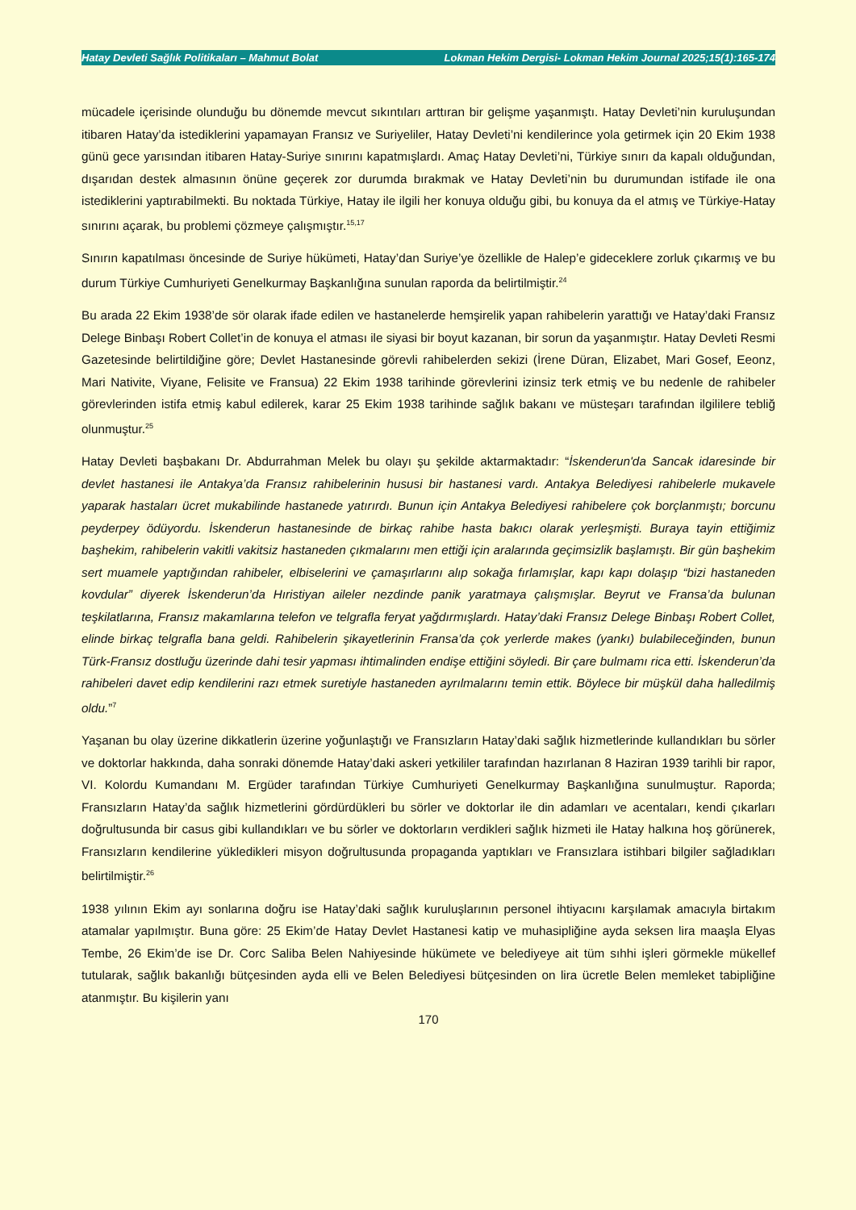Hatay Devleti Sağlık Politikaları – Mahmut Bolat Lokman Hekim Dergisi- Lokman Hekim Journal 2025;15(1):165-174
mücadele içerisinde olunduğu bu dönemde mevcut sıkıntıları arttıran bir gelişme yaşanmıştı. Hatay Devleti’nin kuruluşundan itibaren Hatay’da istediklerini yapamayan Fransız ve Suriyeliler, Hatay Devleti’ni kendilerince yola getirmek için 20 Ekim 1938 günü gece yarısından itibaren Hatay-Suriye sınırını kapatmışlardı. Amaç Hatay Devleti’ni, Türkiye sınırı da kapalı olduğundan, dışarıdan destek almasının önüne geçerek zor durumda bırakmak ve Hatay Devleti’nin bu durumundan istifade ile ona istediklerini yaptırabilmekti. Bu noktada Türkiye, Hatay ile ilgili her konuya olduğu gibi, bu konuya da el atmış ve Türkiye-Hatay sınırını açarak, bu problemi çözmeye çalışmıştır.<sup>15,17</sup>
Sınırın kapatılması öncesinde de Suriye hükümeti, Hatay’dan Suriye’ye özellikle de Halep’e gideceklere zorluk çıkarmış ve bu durum Türkiye Cumhuriyeti Genelkurmay Başkanlığına sunulan raporda da belirtilmiştir.<sup>24</sup>
Bu arada 22 Ekim 1938’de sör olarak ifade edilen ve hastanelerde hemşirelik yapan rahibelerin yarattığı ve Hatay’daki Fransız Delege Binbaşı Robert Collet’in de konuya el atması ile siyasi bir boyut kazanan, bir sorun da yaşanmıştır. Hatay Devleti Resmi Gazetesinde belirtildiğine göre; Devlet Hastanesinde görevli rahibelerden sekizi (İrene Düran, Elizabet, Mari Gosef, Eeonz, Mari Nativite, Viyane, Felisite ve Fransua) 22 Ekim 1938 tarihinde görevlerini izinsiz terk etmiş ve bu nedenle de rahibeler görevlerinden istifa etmiş kabul edilerek, karar 25 Ekim 1938 tarihinde sağlık bakanı ve müsteşarı tarafından ilgililere tebliğ olunmuştur.<sup>25</sup>
Hatay Devleti başbakanı Dr. Abdurrahman Melek bu olayı şu şekilde aktarmaktadır: “İskenderun'da Sancak idaresinde bir devlet hastanesi ile Antakya’da Fransız rahibelerinin hususi bir hastanesi vardı. Antakya Belediyesi rahibelerle mukavele yaparak hastaları ücret mukabilinde hastanede yatırırdı. Bunun için Antakya Belediyesi rahibelere çok borçlanmıştı; borcunu peyderpey ödüyordu. İskenderun hastanesinde de birkaç rahibe hasta bakıcı olarak yerleşmişti. Buraya tayin ettiğimiz başhekim, rahibelerin vakitli vakitsiz hastaneden çıkmalarını men ettiği için aralarında geçimsizlik başlamıştı. Bir gün başhekim sert muamele yaptığından rahibeler, elbiselerini ve çamaşırlarını alıp sokağa fırlamışlar, kapı kapı dolaşıp “bizi hastaneden kovdular” diyerek İskenderun’da Hıristiyan aileler nezdinde panik yaratmaya çalışmışlar. Beyrut ve Fransa’da bulunan teşkilatlarına, Fransız makamlarına telefon ve telgrafla feryat yağdırmışlardı. Hatay’daki Fransız Delege Binbaşı Robert Collet, elinde birkaç telgrafla bana geldi. Rahibelerin şikayetlerinin Fransa’da çok yerlerde makes (yankı) bulabileceğinden, bunun Türk-Fransız dostluğu üzerinde dahi tesir yapması ihtimalinden endişe ettiğini söyledi. Bir çare bulmamı rica etti. İskenderun’da rahibeleri davet edip kendilerini razı etmek suretiyle hastaneden ayrılmalarını temin ettik. Böylece bir müşkül daha halledilmiş oldu.”<sup>7</sup>
Yaşanan bu olay üzerine dikkatlerin üzerine yoğunlaştığı ve Fransızların Hatay’daki sağlık hizmetlerinde kullandıkları bu sörler ve doktorlar hakkında, daha sonraki dönemde Hatay’daki askeri yetkililer tarafından hazırlanan 8 Haziran 1939 tarihli bir rapor, VI. Kolordu Kumandanı M. Ergüder tarafından Türkiye Cumhuriyeti Genelkurmay Başkanlığına sunulmuştur. Raporda; Fransızların Hatay’da sağlık hizmetlerini gördürdükleri bu sörler ve doktorlar ile din adamları ve acentaları, kendi çıkarları doğrultusunda bir casus gibi kullandıkları ve bu sörler ve doktorların verdikleri sağlık hizmeti ile Hatay halkına hoş görünerek, Fransızların kendilerine yükledikleri misyon doğrultusunda propaganda yaptıkları ve Fransızlara istihbari bilgiler sağladıkları belirtilmiştir.<sup>26</sup>
1938 yılının Ekim ayı sonlarına doğru ise Hatay’daki sağlık kuruluşlarının personel ihtiyacını karşılamak amacıyla birtakım atamalar yapılmıştır. Buna göre: 25 Ekim’de Hatay Devlet Hastanesi katip ve muhasipliğine ayda seksen lira maaşla Elyas Tembe, 26 Ekim’de ise Dr. Corc Saliba Belen Nahiyesinde hükümete ve belediyeye ait tüm sıhhi işleri görmekle mükellef tutularak, sağlık bakanlığı bütçesinden ayda elli ve Belen Belediyesi bütçesinden on lira ücretle Belen memleket tabipliğine atanmıştır. Bu kişilerin yanı
170